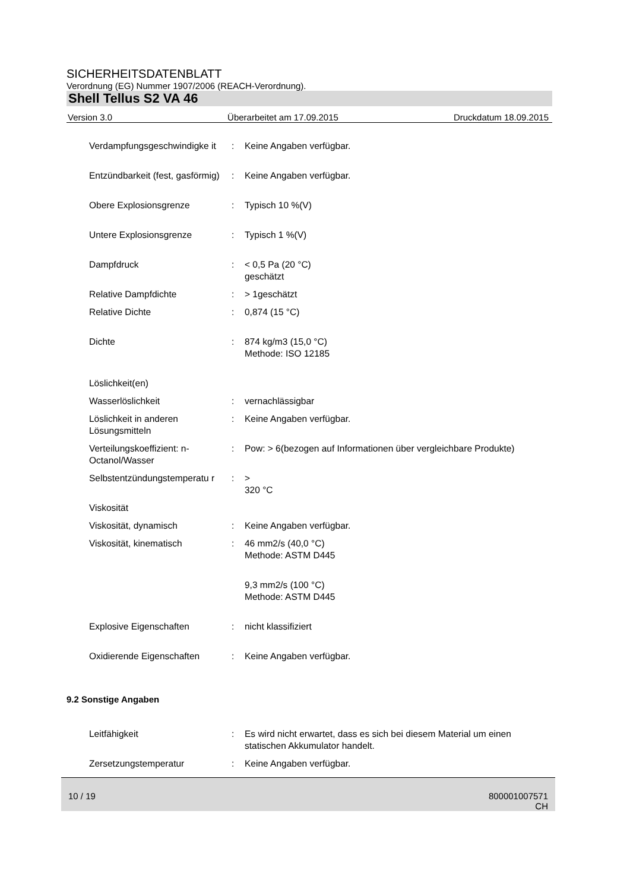SICHERHEITSDATENBLATT
Verordnung (EG) Nummer 1907/2006 (REACH-Verordnung).
Shell Tellus S2 VA 46
Version 3.0 Überarbeitet am 17.09.2015 Druckdatum 18.09.2015
| Verdampfungsgeschwindigke it | : | Keine Angaben verfügbar. |
| Entzündbarkeit (fest, gasförmig) | : | Keine Angaben verfügbar. |
| Obere Explosionsgrenze | : | Typisch 10 %(V) |
| Untere Explosionsgrenze | : | Typisch 1 %(V) |
| Dampfdruck | : | < 0,5 Pa (20 °C) geschätzt |
| Relative Dampfdichte | : | > 1geschätzt |
| Relative Dichte | : | 0,874 (15 °C) |
| Dichte | : | 874 kg/m3 (15,0 °C) Methode: ISO 12185 |
| Löslichkeit(en) | | |
| Wasserlöslichkeit | : | vernachlässigbar |
| Löslichkeit in anderen Lösungsmitteln | : | Keine Angaben verfügbar. |
| Verteilungskoeffizient: n-Octanol/Wasser | : | Pow: > 6(bezogen auf Informationen über vergleichbare Produkte) |
| Selbstentzündungstemperatu r | : | > 320 °C |
| Viskosität | | |
| Viskosität, dynamisch | : | Keine Angaben verfügbar. |
| Viskosität, kinematisch | : | 46 mm2/s (40,0 °C) Methode: ASTM D445 |
| | | 9,3 mm2/s (100 °C) Methode: ASTM D445 |
| Explosive Eigenschaften | : | nicht klassifiziert |
| Oxidierende Eigenschaften | : | Keine Angaben verfügbar. |
9.2 Sonstige Angaben
| Leitfähigkeit | : | Es wird nicht erwartet, dass es sich bei diesem Material um einen statischen Akkumulator handelt. |
| Zersetzungstemperatur | : | Keine Angaben verfügbar. |
10 / 19 800001007571
CH